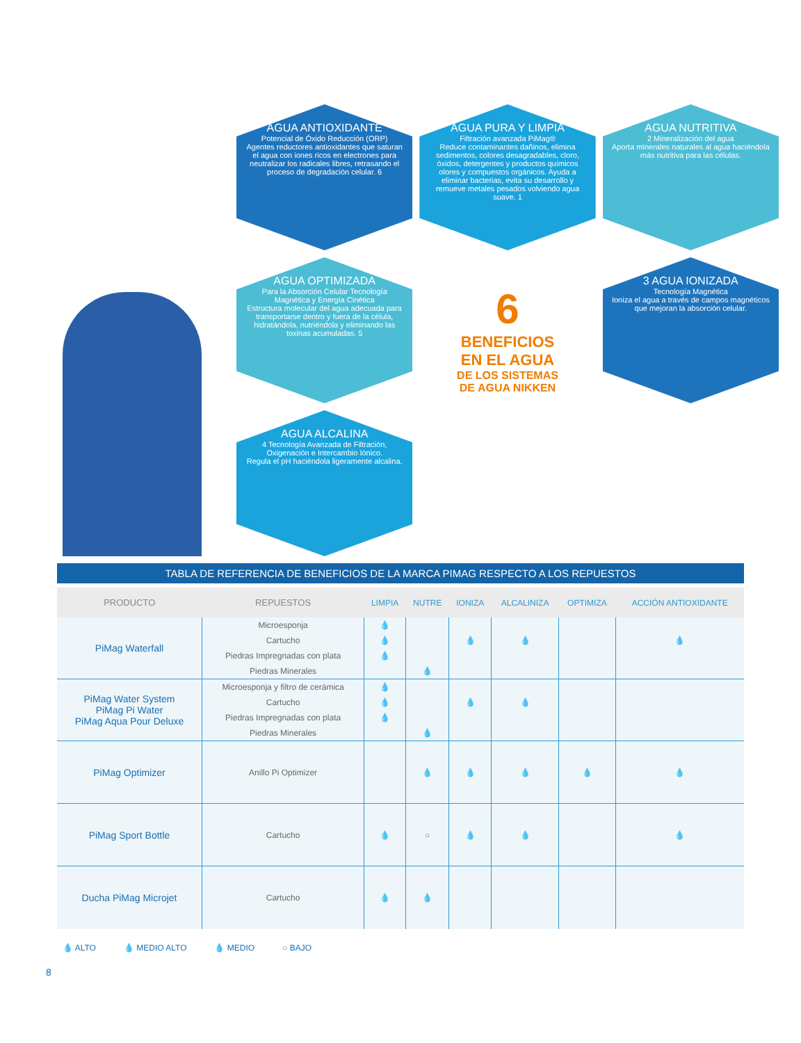AGUA ANTIOXIDANTE
Potencial de Óxido Reducción (ORP)
Agentes reductores antioxidantes que saturan el agua con iones ricos en electrones para neutralizar los radicales libres, retrasando el proceso de degradación celular. 6
AGUA PURA Y LIMPIA
Filtración avanzada PiMag®
Reduce contaminantes dañinos, elimina sedimentos, colores desagradables, cloro, óxidos, detergentes y productos químicos olores y compuestos orgánicos. Ayuda a eliminar bacterias, evita su desarrollo y remueve metales pesados volviendo agua suave. 1
AGUA NUTRITIVA
2 Mineralización del agua
Aporta minerales naturales al agua haciéndola más nutritiva para las células.
AGUA OPTIMIZADA
Para la Absorción Celular Tecnología Magnética y Energía Cinética
Estructura molecular del agua adecuada para transportarse dentro y fuera de la célula, hidratándola, nutriéndola y eliminando las toxinas acumuladas. 5
6
BENEFICIOS
EN EL AGUA
DE LOS SISTEMAS
DE AGUA NIKKEN
3 AGUA IONIZADA
Tecnología Magnética
Ioniza el agua a través de campos magnéticos que mejoran la absorción celular.
AGUA ALCALINA
4 Tecnología Avanzada de Filtración, Oxigenación e Intercambio Iónico.
Regula el pH haciéndola ligeramente alcalina.
TABLA DE REFERENCIA DE BENEFICIOS DE LA MARCA PIMAG RESPECTO A LOS REPUESTOS
| PRODUCTO | REPUESTOS | LIMPIA | NUTRE | IONIZA | ALCALINIZA | OPTIMIZA | ACCIÓN ANTIOXIDANTE |
| --- | --- | --- | --- | --- | --- | --- | --- |
| PiMag Waterfall | Microesponja | 💧 | | | | | |
| | Cartucho | 💧 | | 💧 | 💧 | | 💧 |
| | Piedras Impregnadas con plata | 💧 | | | | | |
| | Piedras Minerales | | 💧 | | | | |
| PiMag Water System PiMag Pi Water PiMag Aqua Pour Deluxe | Microesponja y filtro de cerámica | 💧 | | | | | |
| | Cartucho | 💧 | | 💧 | 💧 | | |
| | Piedras Impregnadas con plata | 💧 | | | | | |
| | Piedras Minerales | | 💧 | | | | |
| PiMag Optimizer | Anillo Pi Optimizer | | 💧 | 💧 | 💧 | 💧 | 💧 |
| PiMag Sport Bottle | Cartucho | 💧 | ○ | 💧 | 💧 | | 💧 |
| Ducha PiMag Microjet | Cartucho | 💧 | 💧 | | | | |
💧 ALTO 💧 MEDIO ALTO 💧 MEDIO ○ BAJO
8